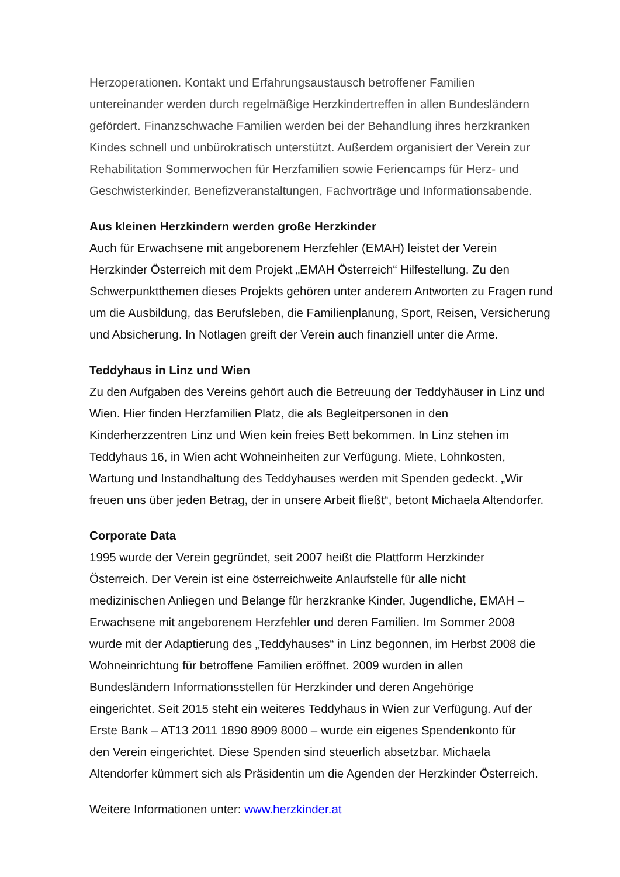Herzoperationen. Kontakt und Erfahrungsaustausch betroffener Familien
untereinander werden durch regelmäßige Herzkindertreffen in allen Bundesländern
gefördert. Finanzschwache Familien werden bei der Behandlung ihres herzkranken
Kindes schnell und unbürokratisch unterstützt. Außerdem organisiert der Verein zur
Rehabilitation Sommerwochen für Herzfamilien sowie Feriencamps für Herz- und
Geschwisterkinder, Benefizveranstaltungen, Fachvorträge und Informationsabende.
Aus kleinen Herzkindern werden große Herzkinder
Auch für Erwachsene mit angeborenem Herzfehler (EMAH) leistet der Verein
Herzkinder Österreich mit dem Projekt „EMAH Österreich“ Hilfestellung. Zu den
Schwerpunktthemen dieses Projekts gehören unter anderem Antworten zu Fragen rund
um die Ausbildung, das Berufsleben, die Familienplanung, Sport, Reisen, Versicherung
und Absicherung. In Notlagen greift der Verein auch finanziell unter die Arme.
Teddyhaus in Linz und Wien
Zu den Aufgaben des Vereins gehört auch die Betreuung der Teddyhäuser in Linz und
Wien. Hier finden Herzfamilien Platz, die als Begleitpersonen in den
Kinderherzzentren Linz und Wien kein freies Bett bekommen. In Linz stehen im
Teddyhaus 16, in Wien acht Wohneinheiten zur Verfügung. Miete, Lohnkosten,
Wartung und Instandhaltung des Teddyhauses werden mit Spenden gedeckt. „Wir
freuen uns über jeden Betrag, der in unsere Arbeit fließt“, betont Michaela Altendorfer.
Corporate Data
1995 wurde der Verein gegründet, seit 2007 heißt die Plattform Herzkinder
Österreich. Der Verein ist eine österreichweite Anlaufstelle für alle nicht
medizinischen Anliegen und Belange für herzkranke Kinder, Jugendliche, EMAH –
Erwachsene mit angeborenem Herzfehler und deren Familien. Im Sommer 2008
wurde mit der Adaptierung des „Teddyhauses“ in Linz begonnen, im Herbst 2008 die
Wohneinrichtung für betroffene Familien eröffnet. 2009 wurden in allen
Bundesländern Informationsstellen für Herzkinder und deren Angehörige
eingerichtet. Seit 2015 steht ein weiteres Teddyhaus in Wien zur Verfügung. Auf der
Erste Bank – AT13 2011 1890 8909 8000 – wurde ein eigenes Spendenkonto für
den Verein eingerichtet. Diese Spenden sind steuerlich absetzbar. Michaela
Altendorfer kümmert sich als Präsidentin um die Agenden der Herzkinder Österreich.
Weitere Informationen unter: www.herzkinder.at